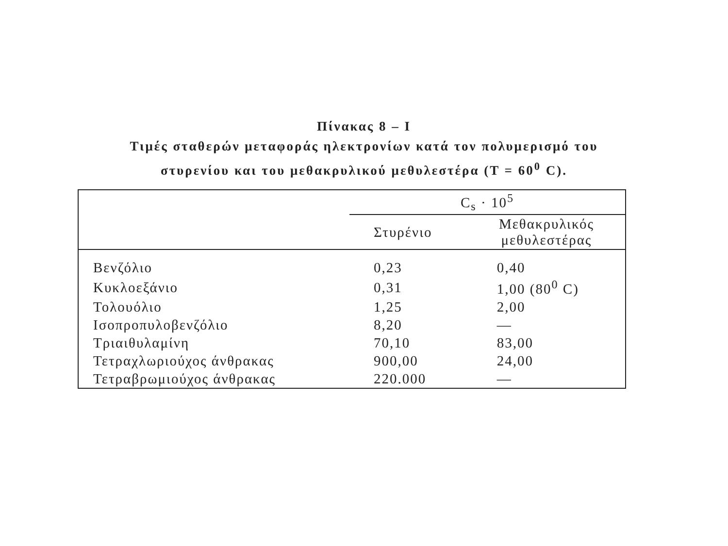Πίνακας 8 – Ι
Τιμές σταθερών μεταφοράς ηλεκτρονίων κατά τον πολυμερισμό του
στυρενίου και του μεθακρυλικού μεθυλεστέρα (T = 60<sup>0</sup> C).
| | C<sub>s</sub> · 10<sup>5</sup> | |
| --- | --- | --- |
| | Στυρένιο | Μεθακρυλικός μεθυλεστέρας |
| Βενζόλιο | 0,23 | 0,40 |
| Κυκλοεξάνιο | 0,31 | 1,00 (80<sup>0</sup> C) |
| Τολουόλιο | 1,25 | 2,00 |
| Ισοπροπυλοβενζόλιο | 8,20 | — |
| Τριαιθυλαμίνη | 70,10 | 83,00 |
| Τετραχλωριούχος άνθρακας | 900,00 | 24,00 |
| Τετραβρωμιούχος άνθρακας | 220.000 | — |